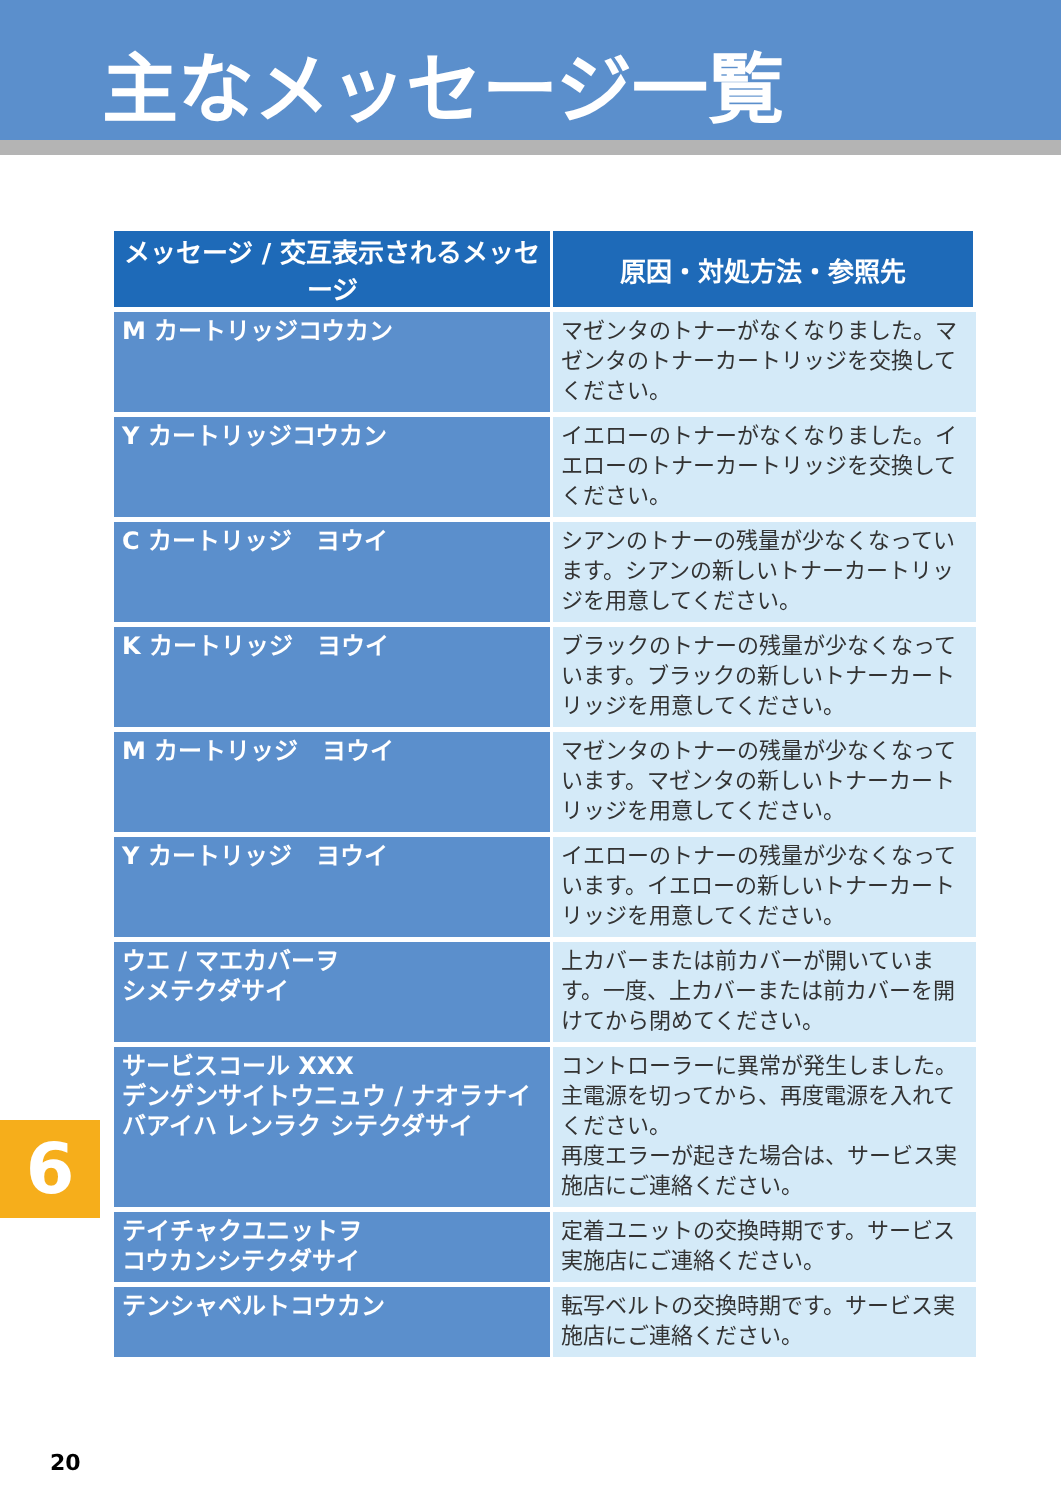主なメッセージ一覧
| メッセージ / 交互表示されるメッセージ | 原因・対処方法・参照先 |
| --- | --- |
| M カートリッジコウカン | マゼンタのトナーがなくなりました。マゼンタのトナーカートリッジを交換してください。 |
| Y カートリッジコウカン | イエローのトナーがなくなりました。イエローのトナーカートリッジを交換してください。 |
| C カートリッジ ヨウイ | シアンのトナーの残量が少なくなっています。シアンの新しいトナーカートリッジを用意してください。 |
| K カートリッジ ヨウイ | ブラックのトナーの残量が少なくなっています。ブラックの新しいトナーカートリッジを用意してください。 |
| M カートリッジ ヨウイ | マゼンタのトナーの残量が少なくなっています。マゼンタの新しいトナーカートリッジを用意してください。 |
| Y カートリッジ ヨウイ | イエローのトナーの残量が少なくなっています。イエローの新しいトナーカートリッジを用意してください。 |
| ウエ / マエカバーヲ シメテクダサイ | 上カバーまたは前カバーが開いています。一度、上カバーまたは前カバーを開けてから閉めてください。 |
| サービスコール XXX デンゲンサイトウニュウ / ナオラナイバアイハ レンラク シテクダサイ | コントローラーに異常が発生しました。主電源を切ってから、再度電源を入れてください。 再度エラーが起きた場合は、サービス実施店にご連絡ください。 |
| テイチャクユニットヲ コウカンシテクダサイ | 定着ユニットの交換時期です。サービス実施店にご連絡ください。 |
| テンシャベルトコウカン | 転写ベルトの交換時期です。サービス実施店にご連絡ください。 |
6
20